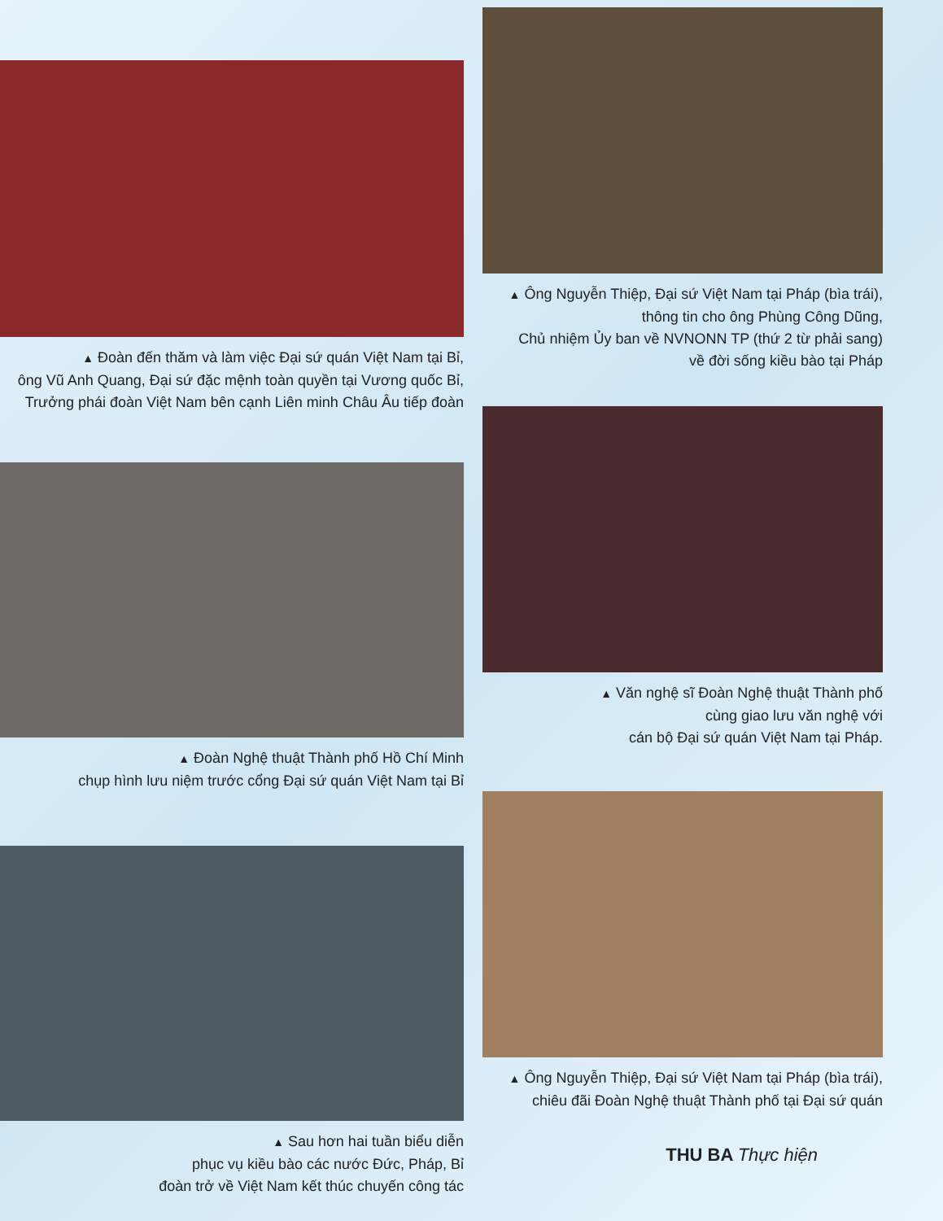▲ Đoàn đến thăm và làm việc Đại sứ quán Việt Nam tại Bỉ,
ông Vũ Anh Quang, Đại sứ đặc mệnh toàn quyền tại Vương quốc Bỉ,
Trưởng phái đoàn Việt Nam bên cạnh Liên minh Châu Âu tiếp đoàn
▲ Đoàn Nghệ thuật Thành phố Hồ Chí Minh
chụp hình lưu niệm trước cổng Đại sứ quán Việt Nam tại Bỉ
▲ Sau hơn hai tuần biểu diễn
phục vụ kiều bào các nước Đức, Pháp, Bỉ
đoàn trở về Việt Nam kết thúc chuyến công tác
▲ Ông Nguyễn Thiệp, Đại sứ Việt Nam tại Pháp (bìa trái),
thông tin cho ông Phùng Công Dũng,
Chủ nhiệm Ủy ban về NVNONN TP (thứ 2 từ phải sang)
về đời sống kiều bào tại Pháp
▲ Văn nghệ sĩ Đoàn Nghệ thuật Thành phố
cùng giao lưu văn nghệ với
cán bộ Đại sứ quán Việt Nam tại Pháp.
▲ Ông Nguyễn Thiệp, Đại sứ Việt Nam tại Pháp (bìa trái),
chiêu đãi Đoàn Nghệ thuật Thành phố tại Đại sứ quán
THU BA Thực hiện